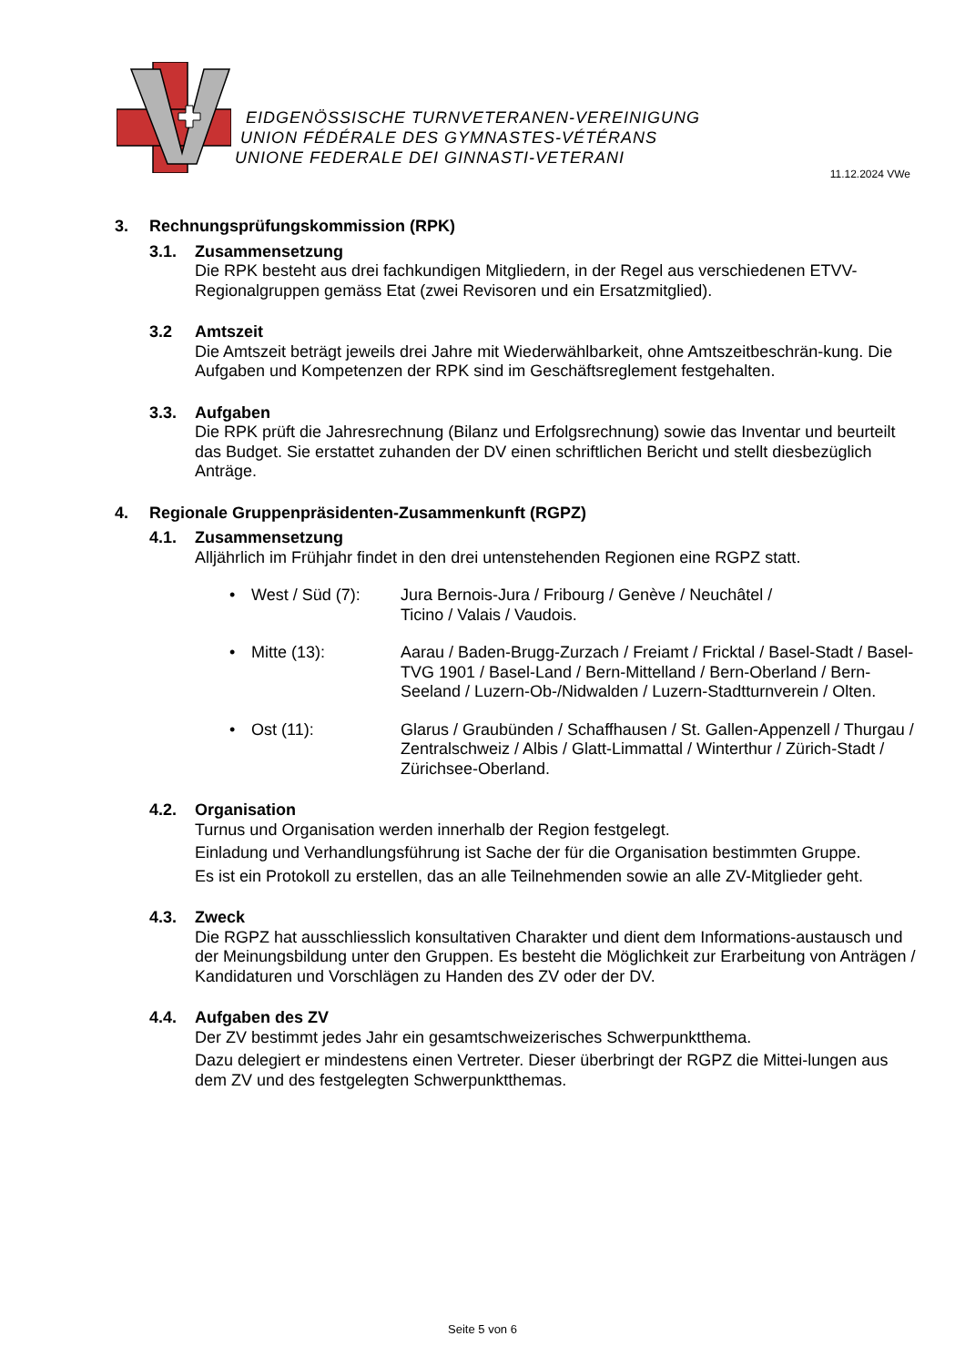EIDGENÖSSISCHE TURNVETERANEN-VEREINIGUNG
UNION FÉDÉRALE DES GYMNASTES-VÉTÉRANS
UNIONE FEDERALE DEI GINNASTI-VETERANI
11.12.2024 VWe
3. Rechnungsprüfungskommission (RPK)
3.1. Zusammensetzung
Die RPK besteht aus drei fachkundigen Mitgliedern, in der Regel aus verschiedenen ETVV-Regionalgruppen gemäss Etat (zwei Revisoren und ein Ersatzmitglied).
3.2 Amtszeit
Die Amtszeit beträgt jeweils drei Jahre mit Wiederwählbarkeit, ohne Amtszeitbeschrän-kung. Die Aufgaben und Kompetenzen der RPK sind im Geschäftsreglement festgehalten.
3.3. Aufgaben
Die RPK prüft die Jahresrechnung (Bilanz und Erfolgsrechnung) sowie das Inventar und beurteilt das Budget. Sie erstattet zuhanden der DV einen schriftlichen Bericht und stellt diesbezüglich Anträge.
4. Regionale Gruppenpräsidenten-Zusammenkunft (RGPZ)
4.1. Zusammensetzung
Alljährlich im Frühjahr findet in den drei untenstehenden Regionen eine RGPZ statt.
• West / Süd (7): Jura Bernois-Jura / Fribourg / Genève / Neuchâtel /
Ticino / Valais / Vaudois.
• Mitte (13): Aarau / Baden-Brugg-Zurzach / Freiamt / Fricktal / Basel-Stadt / Basel-TVG 1901 / Basel-Land / Bern-Mittelland / Bern-Oberland / Bern-Seeland / Luzern-Ob-/Nidwalden / Luzern-Stadtturnverein / Olten.
• Ost (11): Glarus / Graubünden / Schaffhausen / St. Gallen-Appenzell / Thurgau / Zentralschweiz / Albis / Glatt-Limmattal / Winterthur / Zürich-Stadt / Zürichsee-Oberland.
4.2. Organisation
Turnus und Organisation werden innerhalb der Region festgelegt.
Einladung und Verhandlungsführung ist Sache der für die Organisation bestimmten Gruppe.
Es ist ein Protokoll zu erstellen, das an alle Teilnehmenden sowie an alle ZV-Mitglieder geht.
4.3. Zweck
Die RGPZ hat ausschliesslich konsultativen Charakter und dient dem Informations-austausch und der Meinungsbildung unter den Gruppen. Es besteht die Möglichkeit zur Erarbeitung von Anträgen / Kandidaturen und Vorschlägen zu Handen des ZV oder der DV.
4.4. Aufgaben des ZV
Der ZV bestimmt jedes Jahr ein gesamtschweizerisches Schwerpunktthema.
Dazu delegiert er mindestens einen Vertreter. Dieser überbringt der RGPZ die Mittei-lungen aus dem ZV und des festgelegten Schwerpunktthemas.
Seite 5 von 6